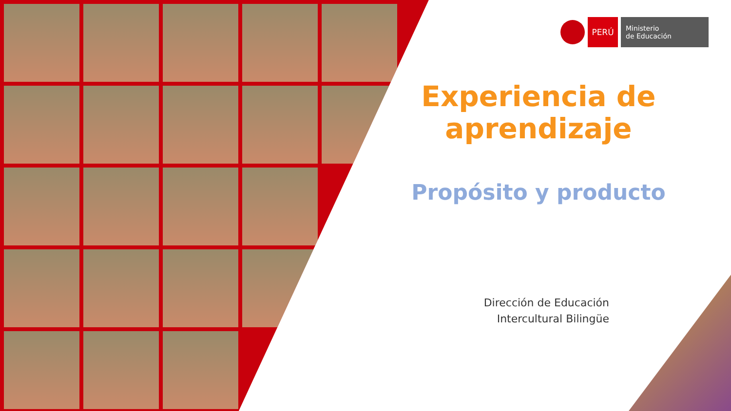PERÚ
Ministerio
de Educación
Experiencia de
aprendizaje
Propósito y producto
Dirección de Educación
Intercultural Bilingüe